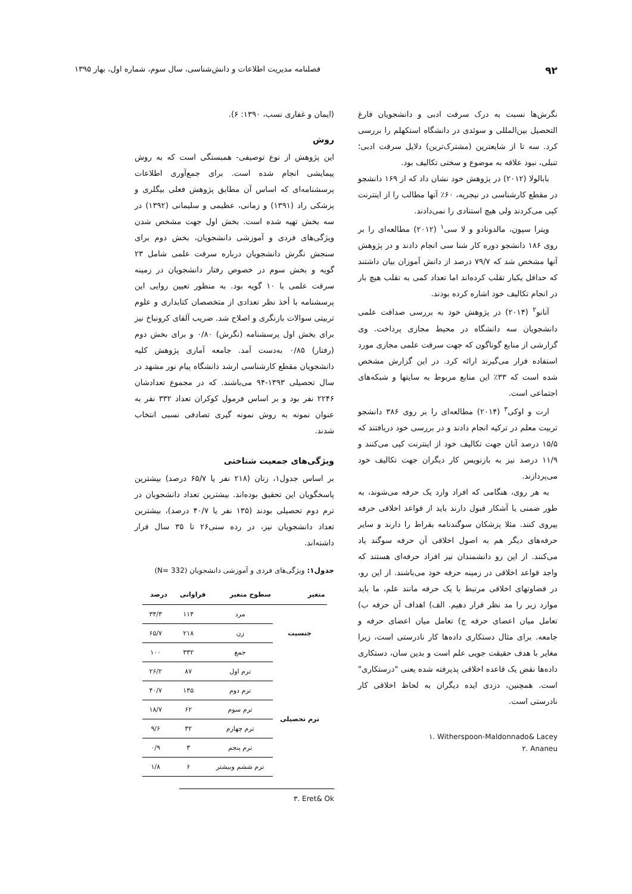۹۲ فصلنامه مدیریت اطلاعات و دانش‌شناسی، سال سوم، شماره اول، بهار ۱۳۹۵
نگرش‌ها نسبت به درک سرقت ادبی و دانشجویان فارغ التحصیل بین‌المللی و سوئدی در دانشگاه استکهلم را بررسی کرد. سه تا از شایعترین (مشترک‌ترین) دلایل سرقت ادبی؛ تنبلی، نبود علاقه به موضوع و سختی تکالیف بود.
بابالولا (۲۰۱۲) در پژوهش خود نشان داد که از ۱۶۹ دانشجو در مقطع کارشناسی در نیجریه، ۶۰٪ آنها مطالب را از اینترنت کپی می‌کردند ولی هیچ استنادی را نمی‌دادند.
ویترا سپون، مالدونادو و لا سی<sup>۱</sup> (۲۰۱۲) مطالعه‌ای را بر روی ۱۸۶ دانشجو دوره کار شنا سی انجام دادند و در پژوهش آنها مشخص شد که ۷۹/۷ درصد از دانش آموزان بیان داشتند که حداقل یکبار تقلب کرده‌اند اما تعداد کمی به تقلب هیچ بار در انجام تکالیف خود اشاره کرده بودند.
آنانو<sup>۲</sup> (۲۰۱۴) در پژوهش خود به بررسی صداقت علمی دانشجویان سه دانشگاه در محیط مجازی پرداخت. وی گزارشی از منابع گوناگون که جهت سرقت علمی مجازی مورد استفاده قرار می‌گیرند ارائه کرد. در این گزارش مشخص شده است که ۳۳٪ این منابع مربوط به سایتها و شبکه‌های اجتماعی است.
ارت و اوکی<sup>۳</sup> (۲۰۱۴) مطالعه‌ای را بر روی ۳۸۶ دانشجو تربیت معلم در ترکیه انجام دادند و در بررسی خود دریافتند که ۱۵/۵ درصد آنان جهت تکالیف خود از اینترنت کپی می‌کنند و ۱۱/۹ درصد نیز به بازنویس کار دیگران جهت تکالیف خود می‌پردازند.
به هر روی، هنگامی که افراد وارد یک حرفه می‌شوند، به طور ضمنی یا آشکار قبول دارند باید از قواعد اخلاقی حرفه پیروی کنند. مثلا پزشکان سوگندنامه بقراط را دارند و سایر حرفه‌های دیگر هم به اصول اخلاقی آن حرفه سوگند یاد می‌کنند. از این رو دانشمندان نیز افراد حرفه‌ای هستند که واجد قواعد اخلاقی در زمینه حرفه خود می‌باشند. از این رو، در قضاوتهای اخلاقی مرتبط با یک حرفه مانند علم، ما باید موارد زیر را مد نظر قرار دهیم. الف) اهداف آن حرفه ب) تعامل میان اعضای حرفه ج) تعامل میان اعضای حرفه و جامعه. برای مثال دستکاری داده‌ها کار نادرستی است، زیرا مغایر با هدف حقیقت جویی علم است و بدین سان، دستکاری داده‌ها نقض یک قاعده اخلاقی پذیرفته شده یعنی "درستکاری" است. همچنین، دزدی ایده دیگران به لحاظ اخلاقی کار نادرستی است.
۱. Witherspoon-Maldonnado& Lacey
۲. Ananeu
(ایمان و غفاری نسب، ۱۳۹۰: ۶).
روش
این پژوهش از نوع توصیفی- همبستگی است که به روش پیمایشی انجام شده است. برای جمع‌آوری اطلاعات پرسشنامه‌ای که اساس آن مطابق پژوهش فعلی بیگلری و پزشکی راد (۱۳۹۱) و زمانی، عظیمی و سلیمانی (۱۳۹۲) در سه بخش تهیه شده است. بخش اول جهت مشخص شدن ویژگی‌های فردی و آموزشی دانشجویان، بخش دوم برای سنجش نگرش دانشجویان درباره سرقت علمی شامل ۲۳ گویه و بخش سوم در خصوص رفتار دانشجویان در زمینه سرقت علمی با ۱۰ گویه بود. به منظور تعیین روایی این پرسشنامه با أخذ نظر تعدادی از متخصصان کتابداری و علوم تربیتی سوالات بازنگری و اصلاح شد. ضریب آلفای کرونباخ نیز برای بخش اول پرسشنامه (نگرش) ۰/۸۰ و برای بخش دوم (رفتار) ۰/۸۵ به‌دست آمد. جامعه آماری پژوهش کلیه دانشجویان مقطع کارشناسی ارشد دانشگاه پیام نور مشهد در سال تحصیلی ۱۳۹۳-۹۴ می‌باشند. که در مجموع تعدادشان ۲۲۴۶ نفر بود و بر اساس فرمول کوکران تعداد ۳۳۲ نفر به عنوان نمونه به روش نمونه گیری تصادفی نسبی انتخاب شدند.
ویژگی‌های جمعیت شناختی
بر اساس جدول۱، زنان (۲۱۸ نفر یا ۶۵/۷ درصد) بیشترین پاسخگویان این تحقیق بوده‌اند. بیشترین تعداد دانشجویان در ترم دوم تحصیلی بودند (۱۳۵ نفر یا ۴۰/۷ درصد)، بیشترین تعداد دانشجویان نیز، در رده سنی۲۶ تا ۳۵ سال قرار داشته‌اند.
جدول۱: ویژگی‌های فردی و آموزشی دانشجویان (N= 332)
| متغیر | سطوح متغیر | فراوانی | درصد |
| --- | --- | --- | --- |
| جنسیت | مرد | ۱۱۴ | ۳۴/۳ |
| | زن | ۲۱۸ | ۶۵/۷ |
| | جمع | ۳۳۲ | ۱۰۰ |
| ترم تحصیلی | ترم اول | ۸۷ | ۲۶/۲ |
| | ترم دوم | ۱۳۵ | ۴۰/۷ |
| | ترم سوم | ۶۲ | ۱۸/۷ |
| | ترم چهارم | ۳۲ | ۹/۶ |
| | ترم پنجم | ۳ | ۰/۹ |
| | ترم ششم وبیشتر | ۶ | ۱/۸ |
۳. Eret& Ok